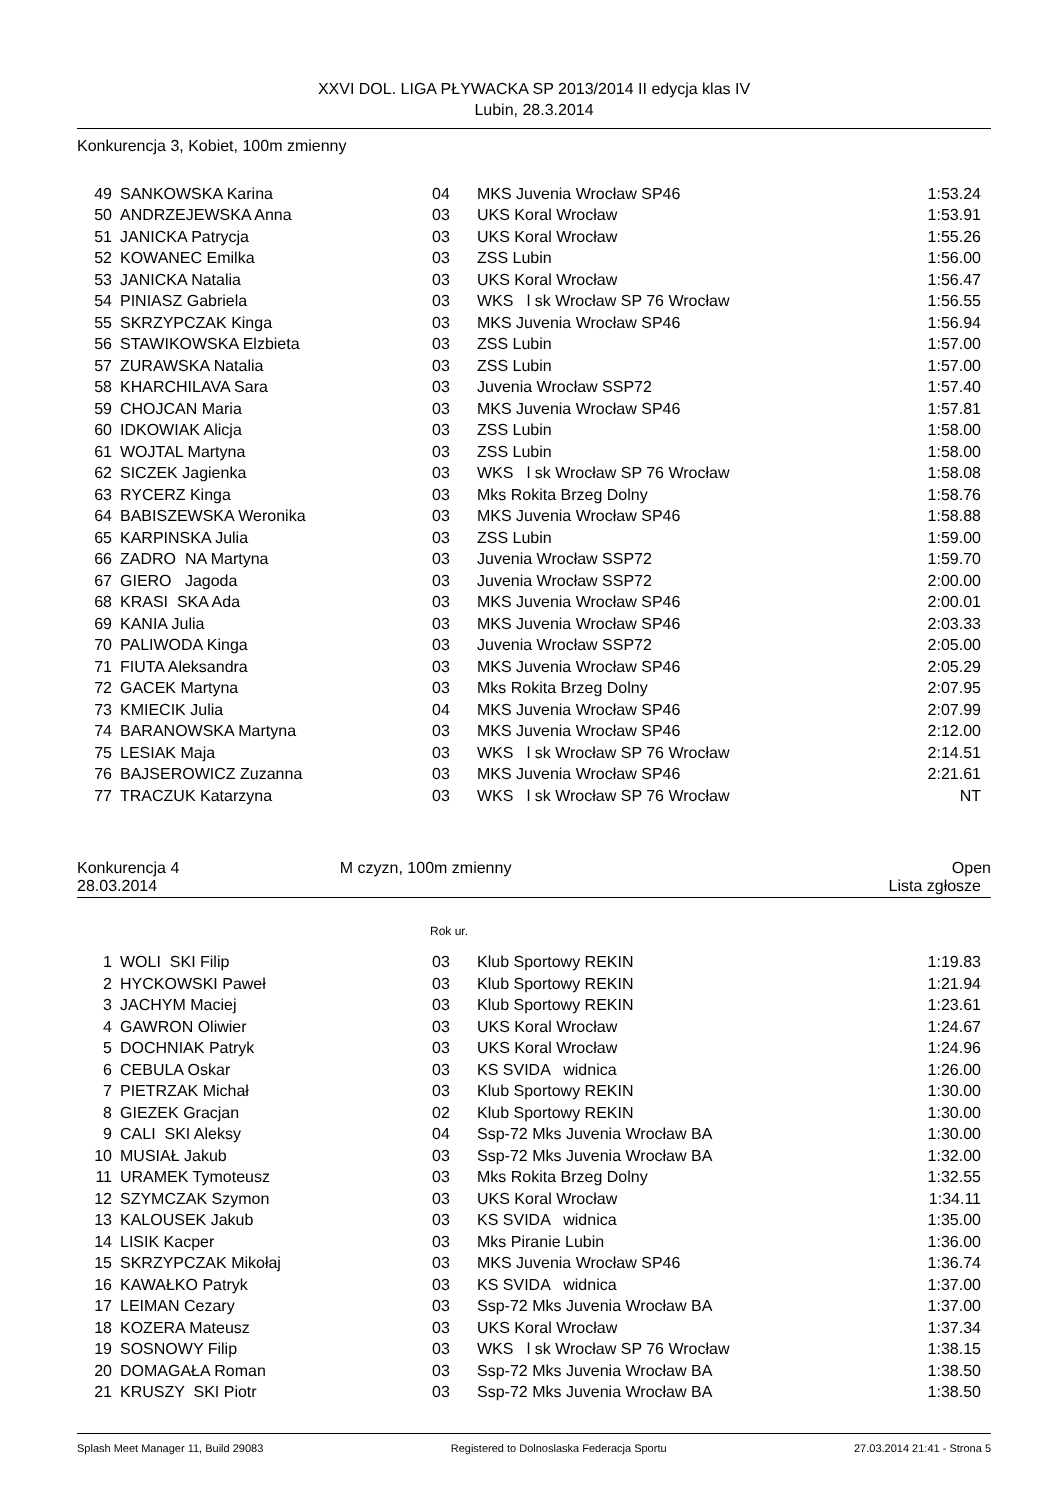XXVI DOL. LIGA PŁYWACKA SP 2013/2014 II edycja klas IV
Lubin, 28.3.2014
Konkurencja 3, Kobiet, 100m zmienny
| 49 | SANKOWSKA Karina | 04 | MKS Juvenia Wrocław SP46 | 1:53.24 |
| 50 | ANDRZEJEWSKA Anna | 03 | UKS Koral Wrocław | 1:53.91 |
| 51 | JANICKA Patrycja | 03 | UKS Koral Wrocław | 1:55.26 |
| 52 | KOWANEC Emilka | 03 | ZSS Lubin | 1:56.00 |
| 53 | JANICKA Natalia | 03 | UKS Koral Wrocław | 1:56.47 |
| 54 | PINIASZ Gabriela | 03 | WKS l sk Wrocław SP 76 Wrocław | 1:56.55 |
| 55 | SKRZYPCZAK Kinga | 03 | MKS Juvenia Wrocław SP46 | 1:56.94 |
| 56 | STAWIKOWSKA Elzbieta | 03 | ZSS Lubin | 1:57.00 |
| 57 | ZURAWSKA Natalia | 03 | ZSS Lubin | 1:57.00 |
| 58 | KHARCHILAVA Sara | 03 | Juvenia Wrocław SSP72 | 1:57.40 |
| 59 | CHOJCAN Maria | 03 | MKS Juvenia Wrocław SP46 | 1:57.81 |
| 60 | IDKOWIAK Alicja | 03 | ZSS Lubin | 1:58.00 |
| 61 | WOJTAL Martyna | 03 | ZSS Lubin | 1:58.00 |
| 62 | SICZEK Jagienka | 03 | WKS l sk Wrocław SP 76 Wrocław | 1:58.08 |
| 63 | RYCERZ Kinga | 03 | Mks Rokita Brzeg Dolny | 1:58.76 |
| 64 | BABISZEWSKA Weronika | 03 | MKS Juvenia Wrocław SP46 | 1:58.88 |
| 65 | KARPINSKA Julia | 03 | ZSS Lubin | 1:59.00 |
| 66 | ZADRO NA Martyna | 03 | Juvenia Wrocław SSP72 | 1:59.70 |
| 67 | GIERO Jagoda | 03 | Juvenia Wrocław SSP72 | 2:00.00 |
| 68 | KRASI SKA Ada | 03 | MKS Juvenia Wrocław SP46 | 2:00.01 |
| 69 | KANIA Julia | 03 | MKS Juvenia Wrocław SP46 | 2:03.33 |
| 70 | PALIWODA Kinga | 03 | Juvenia Wrocław SSP72 | 2:05.00 |
| 71 | FIUTA Aleksandra | 03 | MKS Juvenia Wrocław SP46 | 2:05.29 |
| 72 | GACEK Martyna | 03 | Mks Rokita Brzeg Dolny | 2:07.95 |
| 73 | KMIECIK Julia | 04 | MKS Juvenia Wrocław SP46 | 2:07.99 |
| 74 | BARANOWSKA Martyna | 03 | MKS Juvenia Wrocław SP46 | 2:12.00 |
| 75 | LESIAK Maja | 03 | WKS l sk Wrocław SP 76 Wrocław | 2:14.51 |
| 76 | BAJSEROWICZ Zuzanna | 03 | MKS Juvenia Wrocław SP46 | 2:21.61 |
| 77 | TRACZUK Katarzyna | 03 | WKS l sk Wrocław SP 76 Wrocław | NT |
Konkurencja 4 M czyzn, 100m zmienny Open
28.03.2014 Lista zgłosze
Rok ur.
| 1 | WOLI SKI Filip | 03 | Klub Sportowy REKIN | 1:19.83 |
| 2 | HYCKOWSKI Paweł | 03 | Klub Sportowy REKIN | 1:21.94 |
| 3 | JACHYM Maciej | 03 | Klub Sportowy REKIN | 1:23.61 |
| 4 | GAWRON Oliwier | 03 | UKS Koral Wrocław | 1:24.67 |
| 5 | DOCHNIAK Patryk | 03 | UKS Koral Wrocław | 1:24.96 |
| 6 | CEBULA Oskar | 03 | KS SVIDA widnica | 1:26.00 |
| 7 | PIETRZAK Michał | 03 | Klub Sportowy REKIN | 1:30.00 |
| 8 | GIEZEK Gracjan | 02 | Klub Sportowy REKIN | 1:30.00 |
| 9 | CALI SKI Aleksy | 04 | Ssp-72 Mks Juvenia Wrocław BA | 1:30.00 |
| 10 | MUSIAŁ Jakub | 03 | Ssp-72 Mks Juvenia Wrocław BA | 1:32.00 |
| 11 | URAMEK Tymoteusz | 03 | Mks Rokita Brzeg Dolny | 1:32.55 |
| 12 | SZYMCZAK Szymon | 03 | UKS Koral Wrocław | 1:34.11 |
| 13 | KALOUSEK Jakub | 03 | KS SVIDA widnica | 1:35.00 |
| 14 | LISIK Kacper | 03 | Mks Piranie Lubin | 1:36.00 |
| 15 | SKRZYPCZAK Mikołaj | 03 | MKS Juvenia Wrocław SP46 | 1:36.74 |
| 16 | KAWAŁKO Patryk | 03 | KS SVIDA widnica | 1:37.00 |
| 17 | LEIMAN Cezary | 03 | Ssp-72 Mks Juvenia Wrocław BA | 1:37.00 |
| 18 | KOZERA Mateusz | 03 | UKS Koral Wrocław | 1:37.34 |
| 19 | SOSNOWY Filip | 03 | WKS l sk Wrocław SP 76 Wrocław | 1:38.15 |
| 20 | DOMAGAŁA Roman | 03 | Ssp-72 Mks Juvenia Wrocław BA | 1:38.50 |
| 21 | KRUSZY SKI Piotr | 03 | Ssp-72 Mks Juvenia Wrocław BA | 1:38.50 |
Splash Meet Manager 11, Build 29083 Registered to Dolnoslaska Federacja Sportu 27.03.2014 21:41 - Strona 5